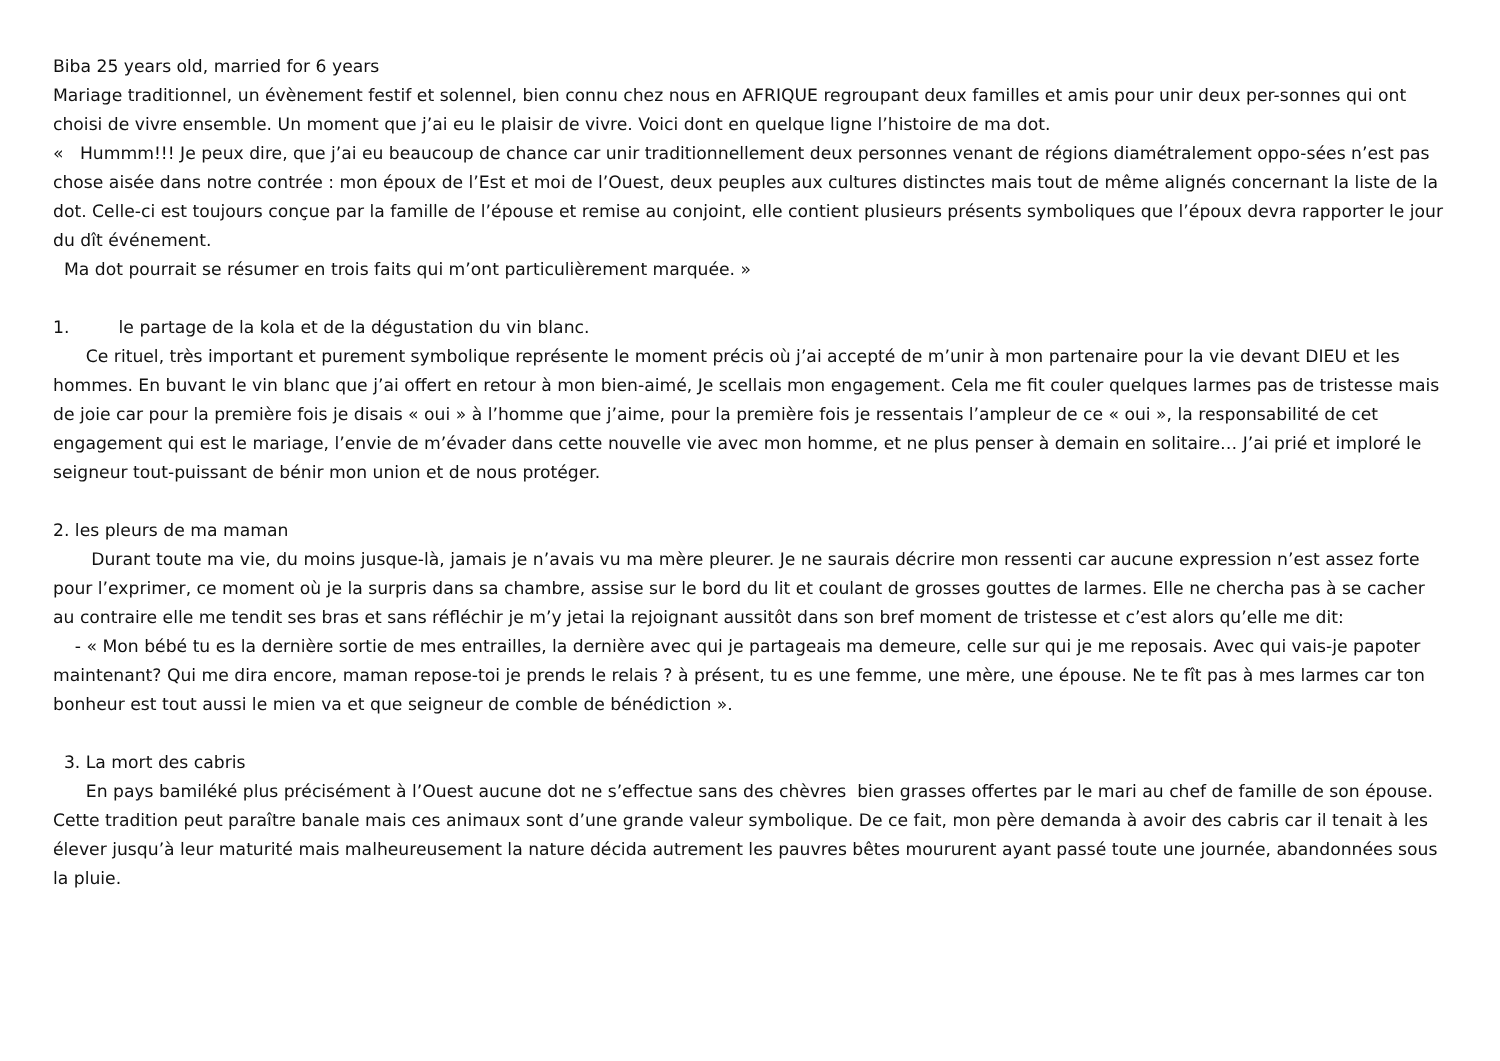Biba 25 years old, married for 6 years
Mariage traditionnel, un évènement festif et solennel, bien connu chez nous en AFRIQUE regroupant deux familles et amis pour unir deux per-sonnes qui ont choisi de vivre ensemble. Un moment que j’ai eu le plaisir de vivre. Voici dont en quelque ligne l’histoire de ma dot.
« Hummm!!! Je peux dire, que j’ai eu beaucoup de chance car unir traditionnellement deux personnes venant de régions diamétralement oppo-sées n’est pas chose aisée dans notre contrée : mon époux de l’Est et moi de l’Ouest, deux peuples aux cultures distinctes mais tout de même alignés concernant la liste de la dot. Celle-ci est toujours conçue par la famille de l’épouse et remise au conjoint, elle contient plusieurs présents symboliques que l’époux devra rapporter le jour du dît événement.
Ma dot pourrait se résumer en trois faits qui m’ont particulièrement marquée. »
1. le partage de la kola et de la dégustation du vin blanc.
Ce rituel, très important et purement symbolique représente le moment précis où j’ai accepté de m’unir à mon partenaire pour la vie devant DIEU et les hommes. En buvant le vin blanc que j’ai offert en retour à mon bien-aimé, Je scellais mon engagement. Cela me fit couler quelques larmes pas de tristesse mais de joie car pour la première fois je disais « oui » à l’homme que j’aime, pour la première fois je ressentais l’ampleur de ce « oui », la responsabilité de cet engagement qui est le mariage, l’envie de m’évader dans cette nouvelle vie avec mon homme, et ne plus penser à demain en solitaire… J’ai prié et imploré le seigneur tout-puissant de bénir mon union et de nous protéger.
2. les pleurs de ma maman
Durant toute ma vie, du moins jusque-là, jamais je n’avais vu ma mère pleurer. Je ne saurais décrire mon ressenti car aucune expression n’est assez forte pour l’exprimer, ce moment où je la surpris dans sa chambre, assise sur le bord du lit et coulant de grosses gouttes de larmes. Elle ne chercha pas à se cacher au contraire elle me tendit ses bras et sans réfléchir je m’y jetai la rejoignant aussitôt dans son bref moment de tristesse et c’est alors qu’elle me dit:
- « Mon bébé tu es la dernière sortie de mes entrailles, la dernière avec qui je partageais ma demeure, celle sur qui je me reposais. Avec qui vais-je papoter maintenant? Qui me dira encore, maman repose-toi je prends le relais ? à présent, tu es une femme, une mère, une épouse. Ne te fît pas à mes larmes car ton bonheur est tout aussi le mien va et que seigneur de comble de bénédiction ».
3. La mort des cabris
En pays bamiléké plus précisément à l’Ouest aucune dot ne s’effectue sans des chèvres bien grasses offertes par le mari au chef de famille de son épouse. Cette tradition peut paraître banale mais ces animaux sont d’une grande valeur symbolique. De ce fait, mon père demanda à avoir des cabris car il tenait à les élever jusqu’à leur maturité mais malheureusement la nature décida autrement les pauvres bêtes moururent ayant passé toute une journée, abandonnées sous la pluie.